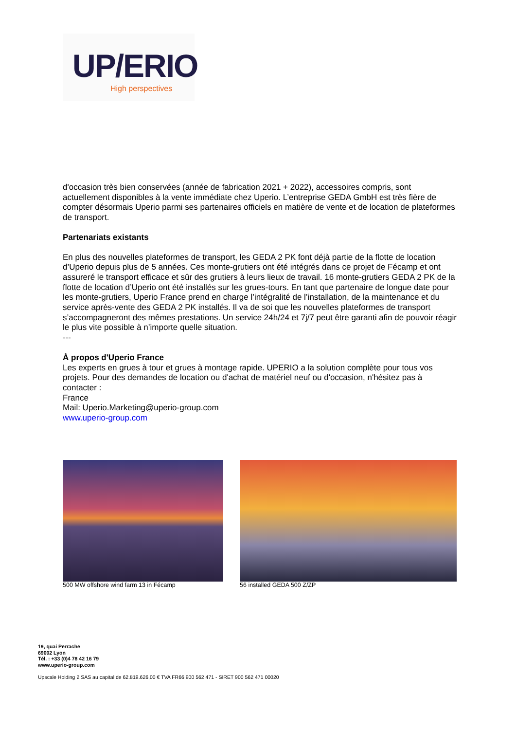UP/ERIO
High perspectives
d'occasion très bien conservées (année de fabrication 2021 + 2022), accessoires compris, sont actuellement disponibles à la vente immédiate chez Uperio. L’entreprise GEDA GmbH est très fière de compter désormais Uperio parmi ses partenaires officiels en matière de vente et de location de plateformes de transport.
Partenariats existants
En plus des nouvelles plateformes de transport, les GEDA 2 PK font déjà partie de la flotte de location d’Uperio depuis plus de 5 années. Ces monte-grutiers ont été intégrés dans ce projet de Fécamp et ont assureré le transport efficace et sûr des grutiers à leurs lieux de travail. 16 monte-grutiers GEDA 2 PK de la flotte de location d’Uperio ont été installés sur les grues-tours. En tant que partenaire de longue date pour les monte-grutiers, Uperio France prend en charge l’intégralité de l’installation, de la maintenance et du service après-vente des GEDA 2 PK installés. Il va de soi que les nouvelles plateformes de transport s’accompagneront des mêmes prestations. Un service 24h/24 et 7j/7 peut être garanti afin de pouvoir réagir le plus vite possible à n’importe quelle situation.
---
À propos d'Uperio France
Les experts en grues à tour et grues à montage rapide. UPERIO a la solution complète pour tous vos projets. Pour des demandes de location ou d'achat de matériel neuf ou d'occasion, n'hésitez pas à contacter :
France
Mail: Uperio.Marketing@uperio-group.com
www.uperio-group.com
500 MW offshore wind farm 13 in Fécamp
56 installed GEDA 500 Z/ZP
19, quai Perrache
69002 Lyon
Tél. : +33 (0)4 78 42 16 79
www.uperio-group.com
Upscale Holding 2 SAS au capital de 62.819.626,00 € TVA FR66 900 562 471 - SIRET 900 562 471 00020